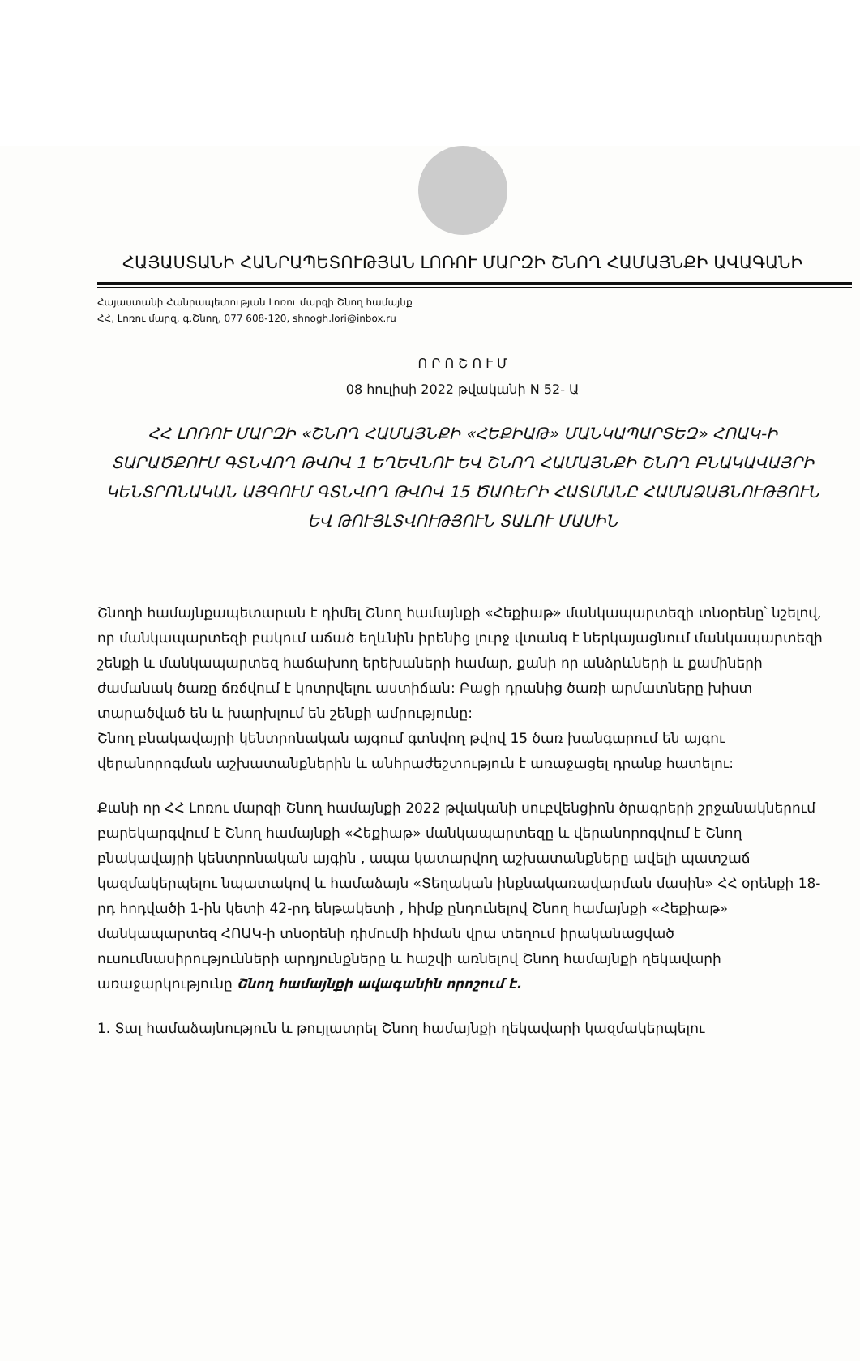ՀԱՅԱՍՏԱՆԻ ՀԱՆՐԱՊԵՏՈՒԹՅԱՆ ԼՈՌՈՒ ՄԱՐԶԻ ՇՆՈՂ ՀԱՄԱՅՆՔԻ ԱՎԱԳԱՆԻ
Հայաստանի Հանրապետության Լոռու մարզի Շնող համայնք
ՀՀ, Լոռու մարզ, գ.Շնող, 077 608-120, shnogh.lori@inbox.ru
Ո Ր Ո Շ Ո Ւ Մ
08 հուլիսի 2022 թվականի N 52- Ա
ՀՀ ԼՈՌՈՒ ՄԱՐԶԻ «ՇՆՈՂ ՀԱՄԱՅՆՔԻ «ՀԵՔԻԱԹ» ՄԱՆԿԱՊԱՐՏԵԶ» ՀՈԱԿ-Ի ՏԱՐԱԾՔՈՒՄ ԳՏՆՎՈՂ ԹՎՈՎ 1 ԵՂԵՎՆՈՒ ԵՎ ՇՆՈՂ ՀԱՄԱՅՆՔԻ ՇՆՈՂ ԲՆԱԿԱՎԱՅՐԻ ԿԵՆՏՐՈՆԱԿԱՆ ԱՅԳՈՒՄ ԳՏՆՎՈՂ ԹՎՈՎ 15 ԾԱՌԵՐԻ ՀԱՏՄԱՆԸ ՀԱՄԱՁԱՅՆՈՒԹՅՈՒՆ ԵՎ ԹՈՒՅԼՏՎՈՒԹՅՈՒՆ ՏԱԼՈՒ ՄԱՍԻՆ
Շնողի համայնքապետարան է դիմել Շնող համայնքի «Հեքիաթ» մանկապարտեզի տնօրենը՝ նշելով, որ մանկապարտեզի բակում աճած եղևնին իրենից լուրջ վտանգ է ներկայացնում մանկապարտեզի շենքի և մանկապարտեզ հաճախող երեխաների համար, քանի որ անձրևների և քամիների ժամանակ ծառը ճռճվում է կոտրվելու աստիճան: Բացի դրանից ծառի արմատները խիստ տարածված են և խարխլում են շենքի ամրությունը:
Շնող բնակավայրի կենտրոնական այգում գտնվող թվով 15 ծառ խանգարում են այգու վերանորոգման աշխատանքներին և անհրաժեշտություն է առաջացել դրանք հատելու:
Քանի որ ՀՀ Լոռու մարզի Շնող համայնքի 2022 թվականի սուբվենցիոն ծրագրերի շրջանակներում բարեկարգվում է Շնող համայնքի «Հեքիաթ» մանկապարտեզը և վերանորոգվում է Շնող բնակավայրի կենտրոնական այգին , ապա կատարվող աշխատանքները ավելի պատշաճ կազմակերպելու նպատակով և համաձայն «Տեղական ինքնակառավարման մասին» ՀՀ օրենքի 18-րդ հոդվածի 1-ին կետի 42-րդ ենթակետի , հիմք ընդունելով Շնող համայնքի «Հեքիաթ» մանկապարտեզ ՀՈԱԿ-ի տնօրենի դիմումի հիման վրա տեղում իրականացված ուսումնասիրությունների արդյունքները և հաշվի առնելով Շնող համայնքի ղեկավարի առաջարկությունը Շնող համայնքի ավագանին որոշում է.
1. Տալ համաձայնություն և թույլատրել Շնող համայնքի ղեկավարի կազմակերպելու